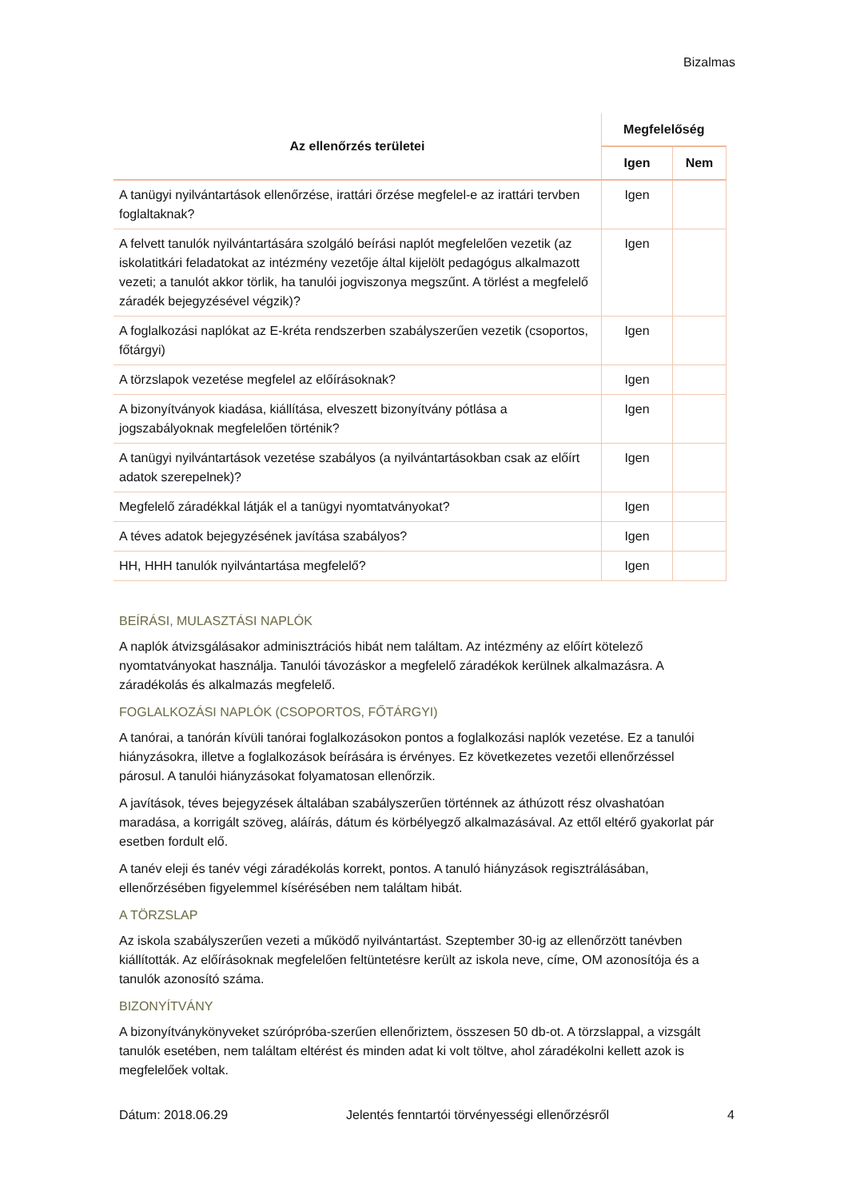Bizalmas
| Az ellenőrzés területei | Megfelelőség | |
| --- | --- | --- |
| | Igen | Nem |
| A tanügyi nyilvántartások ellenőrzése, irattári őrzése megfelel-e az irattári tervben foglaltaknak? | Igen | |
| A felvett tanulók nyilvántartására szolgáló beírási naplót megfelelően vezetik (az iskolatitkári feladatokat az intézmény vezetője által kijelölt pedagógus alkalmazott vezeti; a tanulót akkor törlik, ha tanulói jogviszonya megszűnt. A törlést a megfelelő záradék bejegyzésével végzik)? | Igen | |
| A foglalkozási naplókat az E-kréta rendszerben szabályszerűen vezetik (csoportos, főtárgyi) | Igen | |
| A törzslapok vezetése megfelel az előírásoknak? | Igen | |
| A bizonyítványok kiadása, kiállítása, elveszett bizonyítvány pótlása a jogszabályoknak megfelelően történik? | Igen | |
| A tanügyi nyilvántartások vezetése szabályos (a nyilvántartásokban csak az előírt adatok szerepelnek)? | Igen | |
| Megfelelő záradékkal látják el a tanügyi nyomtatványokat? | Igen | |
| A téves adatok bejegyzésének javítása szabályos? | Igen | |
| HH, HHH tanulók nyilvántartása megfelelő? | Igen | |
BEÍRÁSI, MULASZTÁSI NAPLÓK
A naplók átvizsgálásakor adminisztrációs hibát nem találtam. Az intézmény az előírt kötelező nyomtatványokat használja. Tanulói távozáskor a megfelelő záradékok kerülnek alkalmazásra. A záradékolás és alkalmazás megfelelő.
FOGLALKOZÁSI NAPLÓK (CSOPORTOS, FŐTÁRGYI)
A tanórai, a tanórán kívüli tanórai foglalkozásokon pontos a foglalkozási naplók vezetése. Ez a tanulói hiányzásokra, illetve a foglalkozások beírására is érvényes. Ez következetes vezetői ellenőrzéssel párosul. A tanulói hiányzásokat folyamatosan ellenőrzik.
A javítások, téves bejegyzések általában szabályszerűen történnek az áthúzott rész olvashatóan maradása, a korrigált szöveg, aláírás, dátum és körbélyegző alkalmazásával. Az ettől eltérő gyakorlat pár esetben fordult elő.
A tanév eleji és tanév végi záradékolás korrekt, pontos. A tanuló hiányzások regisztrálásában, ellenőrzésében figyelemmel kísérésében nem találtam hibát.
A TÖRZSLAP
Az iskola szabályszerűen vezeti a működő nyilvántartást. Szeptember 30-ig az ellenőrzött tanévben kiállították. Az előírásoknak megfelelően feltüntetésre került az iskola neve, címe, OM azonosítója és a tanulók azonosító száma.
BIZONYÍTVÁNY
A bizonyítványkönyveket szúrópróba-szerűen ellenőriztem, összesen 50 db-ot. A törzslappal, a vizsgált tanulók esetében, nem találtam eltérést és minden adat ki volt töltve, ahol záradékolni kellett azok is megfelelőek voltak.
Dátum: 2018.06.29 Jelentés fenntartói törvényességi ellenőrzésről 4